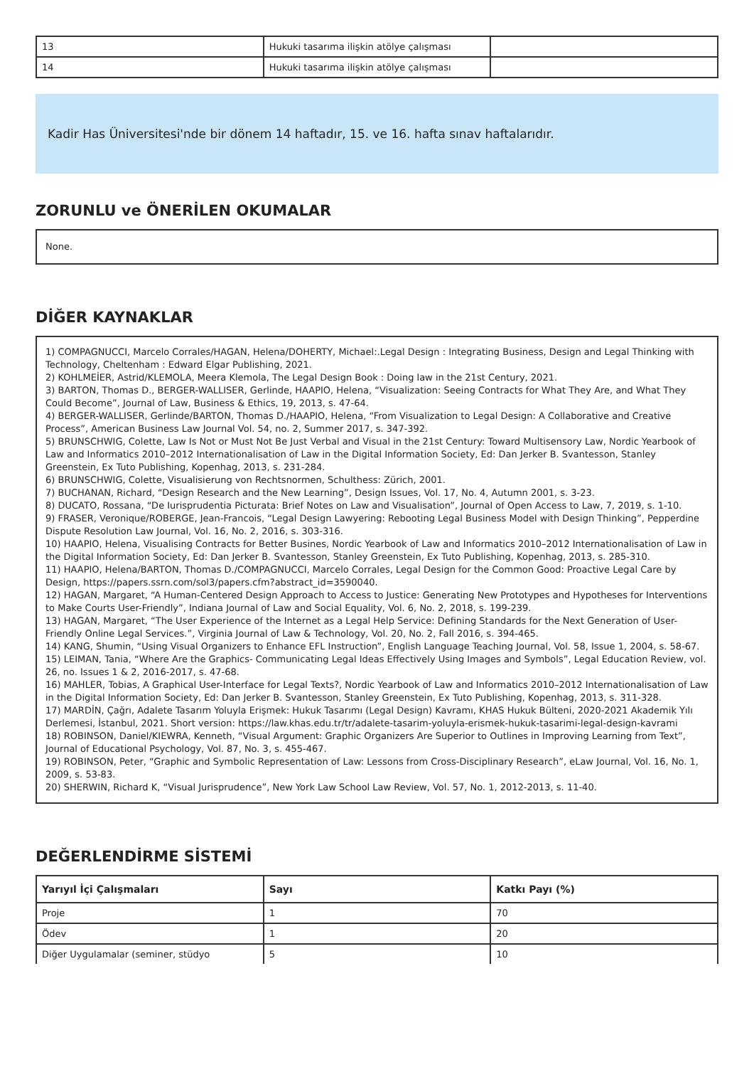| 13 | Hukuki tasarıma ilişkin atölye çalışması | |
| 14 | Hukuki tasarıma ilişkin atölye çalışması | |
Kadir Has Üniversitesi'nde bir dönem 14 haftadır, 15. ve 16. hafta sınav haftalarıdır.
ZORUNLU ve ÖNERİLEN OKUMALAR
None.
DİĞER KAYNAKLAR
1) COMPAGNUCCI, Marcelo Corrales/HAGAN, Helena/DOHERTY, Michael:.Legal Design : Integrating Business, Design and Legal Thinking with Technology, Cheltenham : Edward Elgar Publishing, 2021.
2) KOHLMEİER, Astrid/KLEMOLA, Meera Klemola, The Legal Design Book : Doing law in the 21st Century, 2021.
3) BARTON, Thomas D., BERGER-WALLISER, Gerlinde, HAAPIO, Helena, “Visualization: Seeing Contracts for What They Are, and What They Could Become”, Journal of Law, Business & Ethics, 19, 2013, s. 47-64.
4) BERGER-WALLISER, Gerlinde/BARTON, Thomas D./HAAPIO, Helena, “From Visualization to Legal Design: A Collaborative and Creative Process”, American Business Law Journal Vol. 54, no. 2, Summer 2017, s. 347-392.
5) BRUNSCHWIG, Colette, Law Is Not or Must Not Be Just Verbal and Visual in the 21st Century: Toward Multisensory Law, Nordic Yearbook of Law and Informatics 2010–2012 Internationalisation of Law in the Digital Information Society, Ed: Dan Jerker B. Svantesson, Stanley Greenstein, Ex Tuto Publishing, Kopenhag, 2013, s. 231-284.
6) BRUNSCHWIG, Colette, Visualisierung von Rechtsnormen, Schulthess: Zürich, 2001.
7) BUCHANAN, Richard, “Design Research and the New Learning”, Design Issues, Vol. 17, No. 4, Autumn 2001, s. 3-23.
8) DUCATO, Rossana, “De Iurisprudentia Picturata: Brief Notes on Law and Visualisation”, Journal of Open Access to Law, 7, 2019, s. 1-10.
9) FRASER, Veronique/ROBERGE, Jean-Francois, “Legal Design Lawyering: Rebooting Legal Business Model with Design Thinking”, Pepperdine Dispute Resolution Law Journal, Vol. 16, No. 2, 2016, s. 303-316.
10) HAAPIO, Helena, Visualising Contracts for Better Busines, Nordic Yearbook of Law and Informatics 2010–2012 Internationalisation of Law in the Digital Information Society, Ed: Dan Jerker B. Svantesson, Stanley Greenstein, Ex Tuto Publishing, Kopenhag, 2013, s. 285-310.
11) HAAPIO, Helena/BARTON, Thomas D./COMPAGNUCCI, Marcelo Corrales, Legal Design for the Common Good: Proactive Legal Care by Design, https://papers.ssrn.com/sol3/papers.cfm?abstract_id=3590040.
12) HAGAN, Margaret, “A Human-Centered Design Approach to Access to Justice: Generating New Prototypes and Hypotheses for Interventions to Make Courts User-Friendly”, Indiana Journal of Law and Social Equality, Vol. 6, No. 2, 2018, s. 199-239.
13) HAGAN, Margaret, “The User Experience of the Internet as a Legal Help Service: Defining Standards for the Next Generation of User-Friendly Online Legal Services.”, Virginia Journal of Law & Technology, Vol. 20, No. 2, Fall 2016, s. 394-465.
14) KANG, Shumin, “Using Visual Organizers to Enhance EFL Instruction”, English Language Teaching Journal, Vol. 58, Issue 1, 2004, s. 58-67.
15) LEIMAN, Tania, “Where Are the Graphics- Communicating Legal Ideas Effectively Using Images and Symbols”, Legal Education Review, vol. 26, no. Issues 1 & 2, 2016-2017, s. 47-68.
16) MAHLER, Tobias, A Graphical User-Interface for Legal Texts?, Nordic Yearbook of Law and Informatics 2010–2012 Internationalisation of Law in the Digital Information Society, Ed: Dan Jerker B. Svantesson, Stanley Greenstein, Ex Tuto Publishing, Kopenhag, 2013, s. 311-328.
17) MARDİN, Çağrı, Adalete Tasarım Yoluyla Erişmek: Hukuk Tasarımı (Legal Design) Kavramı, KHAS Hukuk Bülteni, 2020-2021 Akademik Yılı Derlemesi, İstanbul, 2021. Short version: https://law.khas.edu.tr/tr/adalete-tasarim-yoluyla-erismek-hukuk-tasarimi-legal-design-kavrami
18) ROBINSON, Daniel/KIEWRA, Kenneth, “Visual Argument: Graphic Organizers Are Superior to Outlines in Improving Learning from Text”, Journal of Educational Psychology, Vol. 87, No. 3, s. 455-467.
19) ROBINSON, Peter, “Graphic and Symbolic Representation of Law: Lessons from Cross-Disciplinary Research”, eLaw Journal, Vol. 16, No. 1, 2009, s. 53-83.
20) SHERWIN, Richard K, “Visual Jurisprudence”, New York Law School Law Review, Vol. 57, No. 1, 2012-2013, s. 11-40.
DEĞERLENDİRME SİSTEMİ
| Yarıyıl İçi Çalışmaları | Sayı | Katkı Payı (%) |
| --- | --- | --- |
| Proje | 1 | 70 |
| Ödev | 1 | 20 |
| Diğer Uygulamalar (seminer, stüdyo | 5 | 10 |